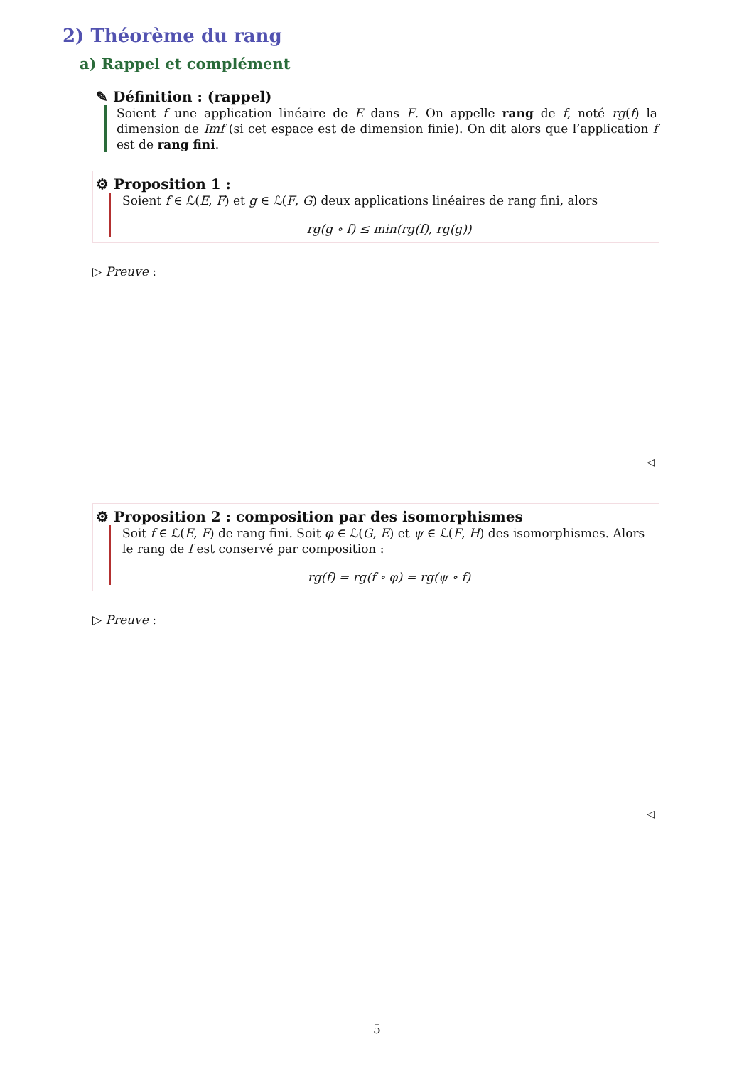2) Théorème du rang
a) Rappel et complément
✎ Définition : (rappel)
Soient f une application linéaire de E dans F. On appelle rang de f, noté rg(f) la dimension de Imf (si cet espace est de dimension finie). On dit alors que l’application f est de rang fini.
⚙ Proposition 1 :
Soient f ∈ ℒ(E, F) et g ∈ ℒ(F, G) deux applications linéaires de rang fini, alors
rg(g ∘ f) ≤ min(rg(f), rg(g))
▷ Preuve :
◁
⚙ Proposition 2 : composition par des isomorphismes
Soit f ∈ ℒ(E, F) de rang fini. Soit φ ∈ ℒ(G, E) et ψ ∈ ℒ(F, H) des isomorphismes. Alors le rang de f est conservé par composition :
rg(f) = rg(f ∘ φ) = rg(ψ ∘ f)
▷ Preuve :
◁
5